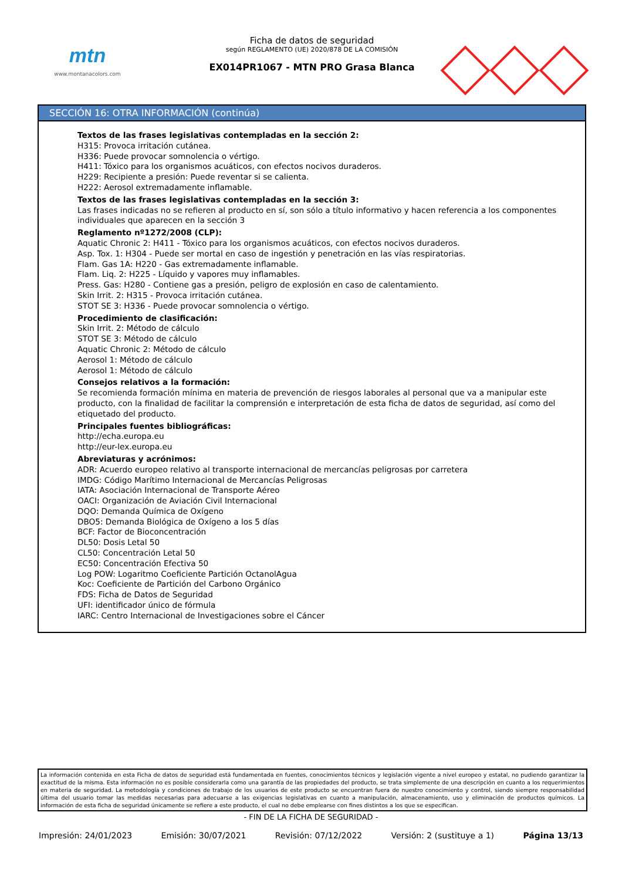mtn
www.montanacolors.com
Ficha de datos de seguridad
según REGLAMENTO (UE) 2020/878 DE LA COMISIÓN
EX014PR1067 - MTN PRO Grasa Blanca
SECCIÓN 16: OTRA INFORMACIÓN (continúa)
Textos de las frases legislativas contempladas en la sección 2:
H315: Provoca irritación cutánea.
H336: Puede provocar somnolencia o vértigo.
H411: Tóxico para los organismos acuáticos, con efectos nocivos duraderos.
H229: Recipiente a presión: Puede reventar si se calienta.
H222: Aerosol extremadamente inflamable.
Textos de las frases legislativas contempladas en la sección 3:
Las frases indicadas no se refieren al producto en sí, son sólo a título informativo y hacen referencia a los componentes individuales que aparecen en la sección 3
Reglamento nº1272/2008 (CLP):
Aquatic Chronic 2: H411 - Tóxico para los organismos acuáticos, con efectos nocivos duraderos.
Asp. Tox. 1: H304 - Puede ser mortal en caso de ingestión y penetración en las vías respiratorias.
Flam. Gas 1A: H220 - Gas extremadamente inflamable.
Flam. Liq. 2: H225 - Líquido y vapores muy inflamables.
Press. Gas: H280 - Contiene gas a presión, peligro de explosión en caso de calentamiento.
Skin Irrit. 2: H315 - Provoca irritación cutánea.
STOT SE 3: H336 - Puede provocar somnolencia o vértigo.
Procedimiento de clasificación:
Skin Irrit. 2: Método de cálculo
STOT SE 3: Método de cálculo
Aquatic Chronic 2: Método de cálculo
Aerosol 1: Método de cálculo
Aerosol 1: Método de cálculo
Consejos relativos a la formación:
Se recomienda formación mínima en materia de prevención de riesgos laborales al personal que va a manipular este producto, con la finalidad de facilitar la comprensión e interpretación de esta ficha de datos de seguridad, así como del etiquetado del producto.
Principales fuentes bibliográficas:
http://echa.europa.eu
http://eur-lex.europa.eu
Abreviaturas y acrónimos:
ADR: Acuerdo europeo relativo al transporte internacional de mercancías peligrosas por carretera
IMDG: Código Marítimo Internacional de Mercancías Peligrosas
IATA: Asociación Internacional de Transporte Aéreo
OACI: Organización de Aviación Civil Internacional
DQO: Demanda Química de Oxígeno
DBO5: Demanda Biológica de Oxígeno a los 5 días
BCF: Factor de Bioconcentración
DL50: Dosis Letal 50
CL50: Concentración Letal 50
EC50: Concentración Efectiva 50
Log POW: Logaritmo Coeficiente Partición OctanolAgua
Koc: Coeficiente de Partición del Carbono Orgánico
FDS: Ficha de Datos de Seguridad
UFI: identificador único de fórmula
IARC: Centro Internacional de Investigaciones sobre el Cáncer
La información contenida en esta Ficha de datos de seguridad está fundamentada en fuentes, conocimientos técnicos y legislación vigente a nivel europeo y estatal, no pudiendo garantizar la exactitud de la misma. Esta información no es posible considerarla como una garantía de las propiedades del producto, se trata simplemente de una descripción en cuanto a los requerimientos en materia de seguridad. La metodología y condiciones de trabajo de los usuarios de este producto se encuentran fuera de nuestro conocimiento y control, siendo siempre responsabilidad última del usuario tomar las medidas necesarias para adecuarse a las exigencias legislativas en cuanto a manipulación, almacenamiento, uso y eliminación de productos químicos. La información de esta ficha de seguridad únicamente se refiere a este producto, el cual no debe emplearse con fines distintos a los que se especifican.
- FIN DE LA FICHA DE SEGURIDAD -
Impresión: 24/01/2023 Emisión: 30/07/2021 Revisión: 07/12/2022 Versión: 2 (sustituye a 1) Página 13/13